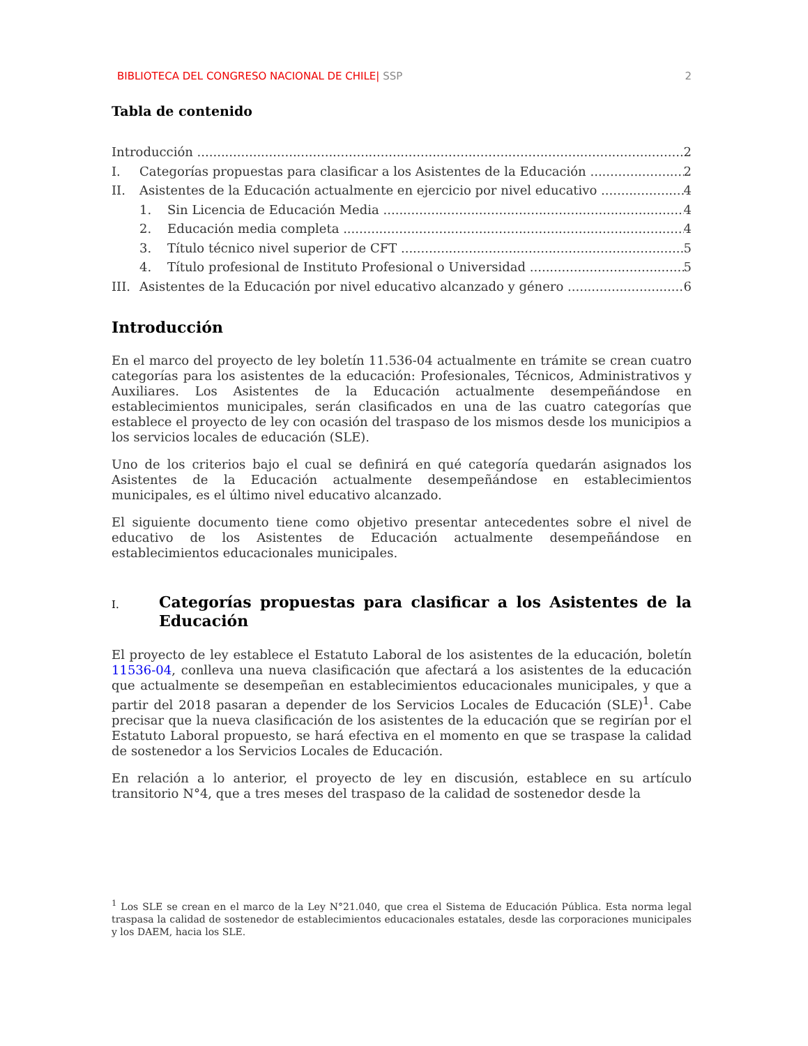BIBLIOTECA DEL CONGRESO NACIONAL DE CHILE| SSP 2
Tabla de contenido
Introducción 2
I. Categorías propuestas para clasificar a los Asistentes de la Educación 2
II. Asistentes de la Educación actualmente en ejercicio por nivel educativo 4
1. Sin Licencia de Educación Media 4
2. Educación media completa 4
3. Título técnico nivel superior de CFT 5
4. Título profesional de Instituto Profesional o Universidad 5
III. Asistentes de la Educación por nivel educativo alcanzado y género 6
Introducción
En el marco del proyecto de ley boletín 11.536-04 actualmente en trámite se crean cuatro categorías para los asistentes de la educación: Profesionales, Técnicos, Administrativos y Auxiliares. Los Asistentes de la Educación actualmente desempeñándose en establecimientos municipales, serán clasificados en una de las cuatro categorías que establece el proyecto de ley con ocasión del traspaso de los mismos desde los municipios a los servicios locales de educación (SLE).
Uno de los criterios bajo el cual se definirá en qué categoría quedarán asignados los Asistentes de la Educación actualmente desempeñándose en establecimientos municipales, es el último nivel educativo alcanzado.
El siguiente documento tiene como objetivo presentar antecedentes sobre el nivel de educativo de los Asistentes de Educación actualmente desempeñándose en establecimientos educacionales municipales.
I. Categorías propuestas para clasificar a los Asistentes de la Educación
El proyecto de ley establece el Estatuto Laboral de los asistentes de la educación, boletín 11536-04, conlleva una nueva clasificación que afectará a los asistentes de la educación que actualmente se desempeñan en establecimientos educacionales municipales, y que a partir del 2018 pasaran a depender de los Servicios Locales de Educación (SLE)<sup>1</sup>. Cabe precisar que la nueva clasificación de los asistentes de la educación que se regirían por el Estatuto Laboral propuesto, se hará efectiva en el momento en que se traspase la calidad de sostenedor a los Servicios Locales de Educación.
En relación a lo anterior, el proyecto de ley en discusión, establece en su artículo transitorio N°4, que a tres meses del traspaso de la calidad de sostenedor desde la
<sup>1</sup> Los SLE se crean en el marco de la Ley N°21.040, que crea el Sistema de Educación Pública. Esta norma legal traspasa la calidad de sostenedor de establecimientos educacionales estatales, desde las corporaciones municipales y los DAEM, hacia los SLE.